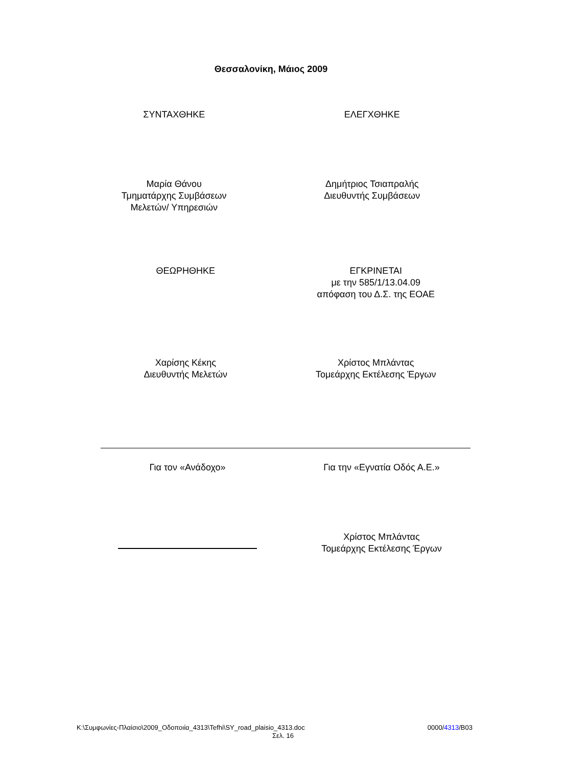Θεσσαλονίκη, Μάιος 2009
ΣΥΝΤΑΧΘΗΚΕ ΕΛΕΓΧΘΗΚΕ
Μαρία Θάνου
Τμηματάρχης Συμβάσεων
Μελετών/ Υπηρεσιών
Δημήτριος Τσιαπραλής
Διευθυντής Συμβάσεων
ΘΕΩΡΗΘΗΚΕ ΕΓΚΡΙΝΕΤΑΙ
με την 585/1/13.04.09
απόφαση του Δ.Σ. της ΕΟΑΕ
Χαρίσης Κέκης
Διευθυντής Μελετών
Χρίστος Μπλάντας
Τομεάρχης Εκτέλεσης Έργων
Για τον «Ανάδοχο» Για την «Εγνατία Οδός Α.Ε.»
Χρίστος Μπλάντας
Τομεάρχης Εκτέλεσης Έργων
K:\Συμφωνίες-Πλαίσιο\2009_Οδοποιία_4313\Tefhi\SY_road_plaisio_4313.doc 0000/4313/B03
Σελ. 16